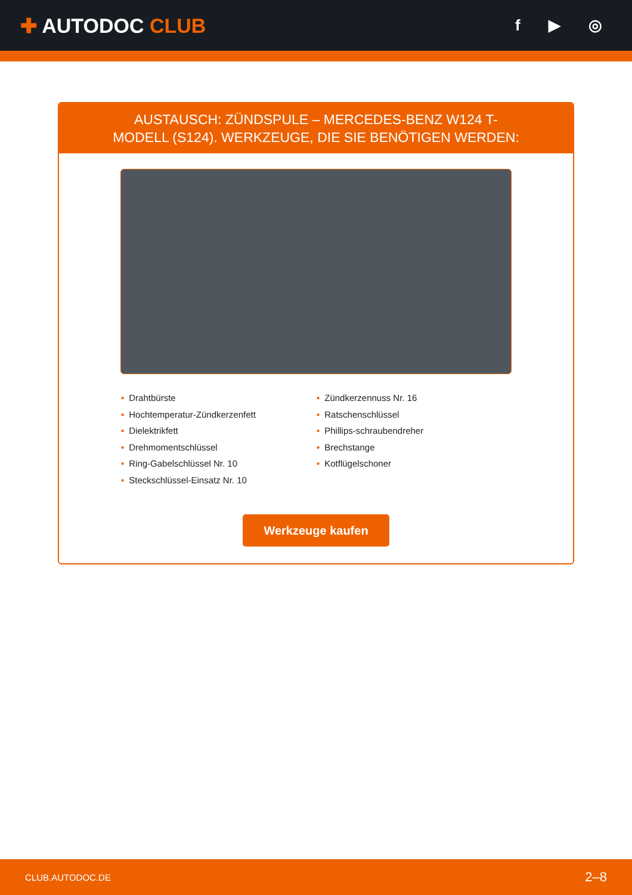✚ AUTODOC CLUB
f ▶ ◎
AUSTAUSCH: ZÜNDSPULE – MERCEDES-BENZ W124 T-MODELL (S124). WERKZEUGE, DIE SIE BENÖTIGEN WERDEN:
• Drahtbürste
• Hochtemperatur-Zündkerzenfett
• Dielektrikfett
• Drehmomentschlüssel
• Ring-Gabelschlüssel Nr. 10
• Steckschlüssel-Einsatz Nr. 10
• Zündkerzennuss Nr. 16
• Ratschenschlüssel
• Phillips-schraubendreher
• Brechstange
• Kotflügelschoner
Werkzeuge kaufen
CLUB.AUTODOC.DE 2–8